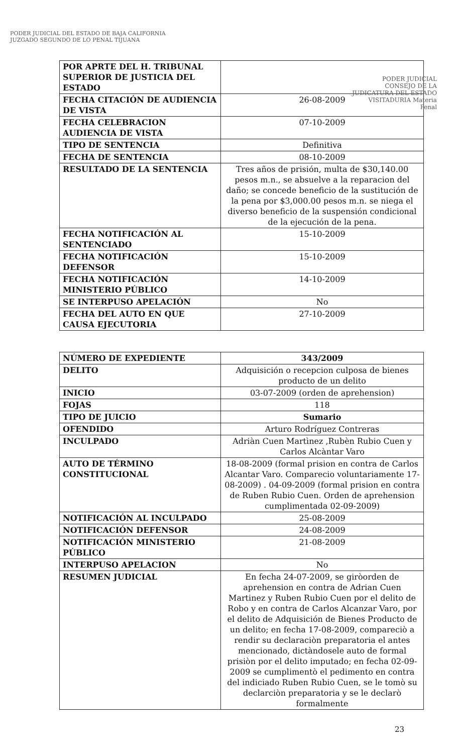PODER JUDICIAL DEL ESTADO DE BAJA CALIFORNIA
JUZGADO SEGUNDO DE LO PENAL TIJUANA
PODER JUDICIAL
CONSEJO DE LA JUDICATURA DEL ESTADO
VISITADURIA Materia Penal
| POR APRTE DEL H. TRIBUNAL SUPERIOR DE JUSTICIA DEL ESTADO | |
| FECHA CITACIÓN DE AUDIENCIA DE VISTA | 26-08-2009 |
| FECHA CELEBRACION AUDIENCIA DE VISTA | 07-10-2009 |
| TIPO DE SENTENCIA | Definitiva |
| FECHA DE SENTENCIA | 08-10-2009 |
| RESULTADO DE LA SENTENCIA | Tres años de prisión, multa de $30,140.00 pesos m.n., se absuelve a la reparacion del daño; se concede beneficio de la sustitución de la pena por $3,000.00 pesos m.n. se niega el diverso beneficio de la suspensión condicional de la ejecución de la pena. |
| FECHA NOTIFICACIÓN AL SENTENCIADO | 15-10-2009 |
| FECHA NOTIFICACIÓN DEFENSOR | 15-10-2009 |
| FECHA NOTIFICACIÓN MINISTERIO PÚBLICO | 14-10-2009 |
| SE INTERPUSO APELACIÓN | No |
| FECHA DEL AUTO EN QUE CAUSA EJECUTORIA | 27-10-2009 |
| NÚMERO DE EXPEDIENTE | 343/2009 |
| DELITO | Adquisición o recepcion culposa de bienes producto de un delito |
| INICIO | 03-07-2009 (orden de aprehension) |
| FOJAS | 118 |
| TIPO DE JUICIO | Sumario |
| OFENDIDO | Arturo Rodríguez Contreras |
| INCULPADO | Adriàn Cuen Martìnez ,Rubèn Rubio Cuen y Carlos Alcàntar Varo |
| AUTO DE TÉRMINO CONSTITUCIONAL | 18-08-2009 (formal prision en contra de Carlos Alcantar Varo. Comparecio voluntariamente 17-08-2009) . 04-09-2009 (formal prision en contra de Ruben Rubio Cuen. Orden de aprehension cumplimentada 02-09-2009) |
| NOTIFICACIÓN AL INCULPADO | 25-08-2009 |
| NOTIFICACIÓN DEFENSOR | 24-08-2009 |
| NOTIFICACIÓN MINISTERIO PÚBLICO | 21-08-2009 |
| INTERPUSO APELACION | No |
| RESUMEN JUDICIAL | En fecha 24-07-2009, se giròorden de aprehension en contra de Adrian Cuen Martinez y Ruben Rubio Cuen por el delito de Robo y en contra de Carlos Alcanzar Varo, por el delito de Adquisición de Bienes Producto de un delito; en fecha 17-08-2009, compareciò a rendir su declaraciòn preparatoria el antes mencionado, dictàndosele auto de formal prisiòn por el delito imputado; en fecha 02-09-2009 se cumplimentò el pedimento en contra del indiciado Ruben Rubio Cuen, se le tomò su declarciòn preparatoria y se le declarò formalmente |
23